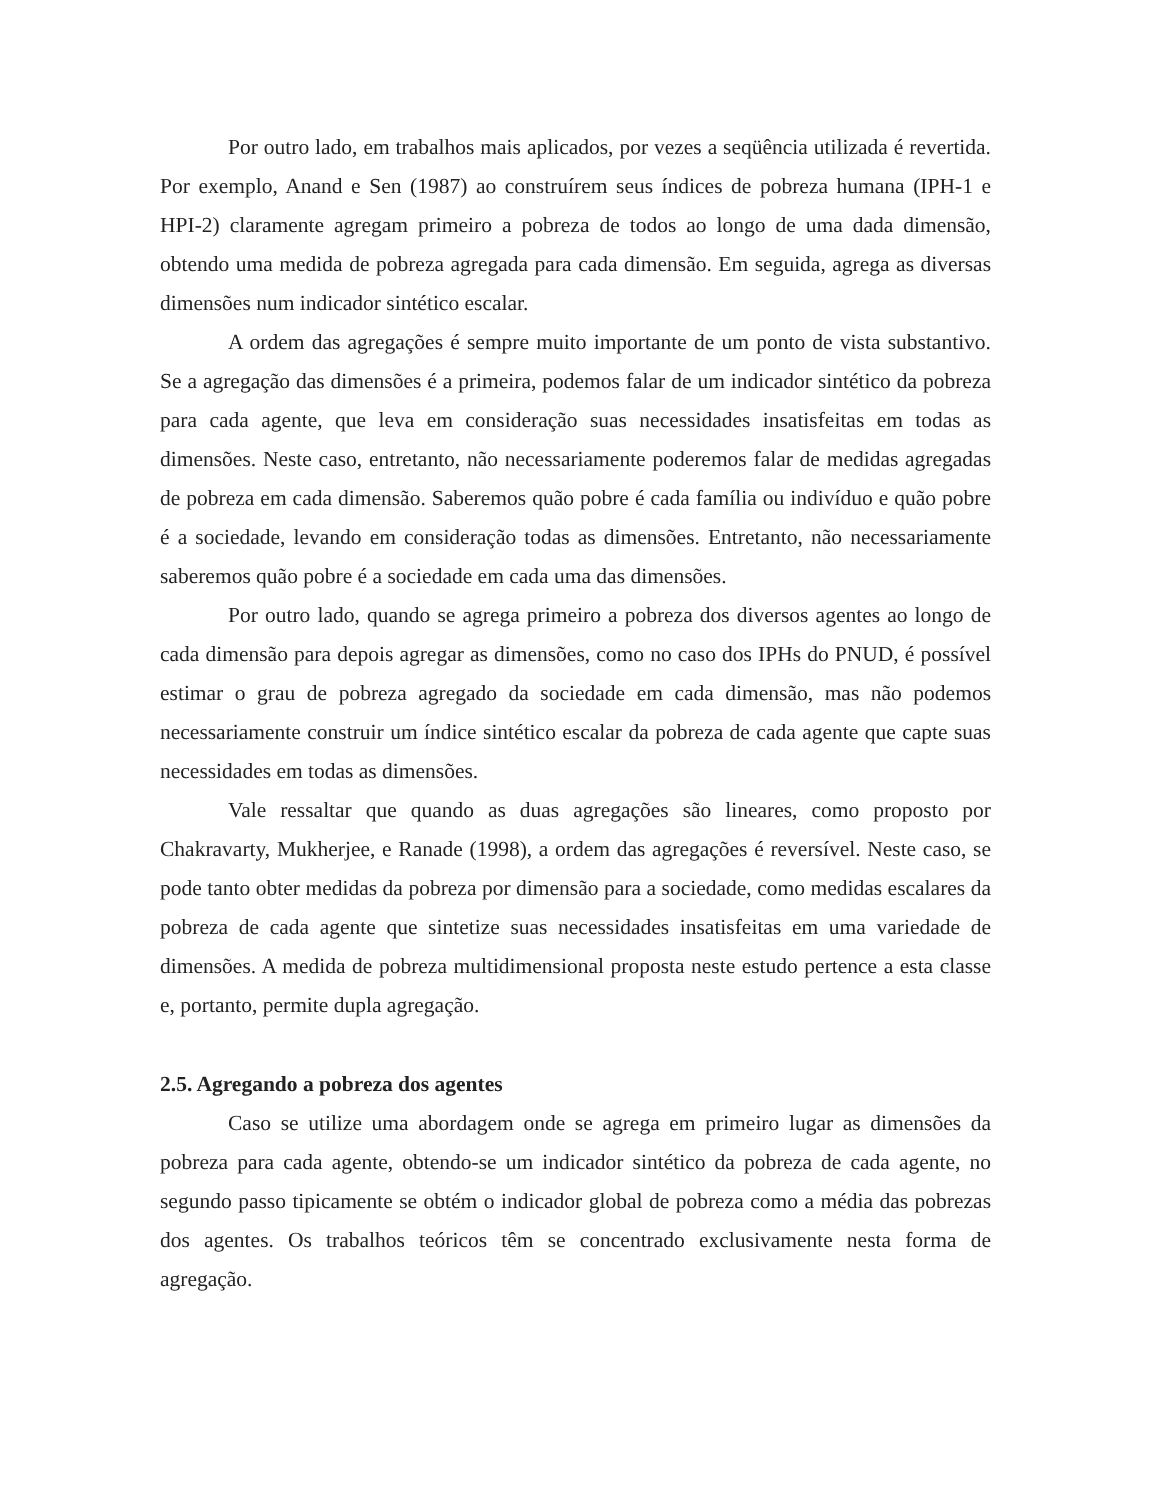Por outro lado, em trabalhos mais aplicados, por vezes a seqüência utilizada é revertida. Por exemplo, Anand e Sen (1987) ao construírem seus índices de pobreza humana (IPH-1 e HPI-2) claramente agregam primeiro a pobreza de todos ao longo de uma dada dimensão, obtendo uma medida de pobreza agregada para cada dimensão. Em seguida, agrega as diversas dimensões num indicador sintético escalar.
A ordem das agregações é sempre muito importante de um ponto de vista substantivo. Se a agregação das dimensões é a primeira, podemos falar de um indicador sintético da pobreza para cada agente, que leva em consideração suas necessidades insatisfeitas em todas as dimensões. Neste caso, entretanto, não necessariamente poderemos falar de medidas agregadas de pobreza em cada dimensão. Saberemos quão pobre é cada família ou indivíduo e quão pobre é a sociedade, levando em consideração todas as dimensões. Entretanto, não necessariamente saberemos quão pobre é a sociedade em cada uma das dimensões.
Por outro lado, quando se agrega primeiro a pobreza dos diversos agentes ao longo de cada dimensão para depois agregar as dimensões, como no caso dos IPHs do PNUD, é possível estimar o grau de pobreza agregado da sociedade em cada dimensão, mas não podemos necessariamente construir um índice sintético escalar da pobreza de cada agente que capte suas necessidades em todas as dimensões.
Vale ressaltar que quando as duas agregações são lineares, como proposto por Chakravarty, Mukherjee, e Ranade (1998), a ordem das agregações é reversível. Neste caso, se pode tanto obter medidas da pobreza por dimensão para a sociedade, como medidas escalares da pobreza de cada agente que sintetize suas necessidades insatisfeitas em uma variedade de dimensões. A medida de pobreza multidimensional proposta neste estudo pertence a esta classe e, portanto, permite dupla agregação.
2.5. Agregando a pobreza dos agentes
Caso se utilize uma abordagem onde se agrega em primeiro lugar as dimensões da pobreza para cada agente, obtendo-se um indicador sintético da pobreza de cada agente, no segundo passo tipicamente se obtém o indicador global de pobreza como a média das pobrezas dos agentes. Os trabalhos teóricos têm se concentrado exclusivamente nesta forma de agregação.